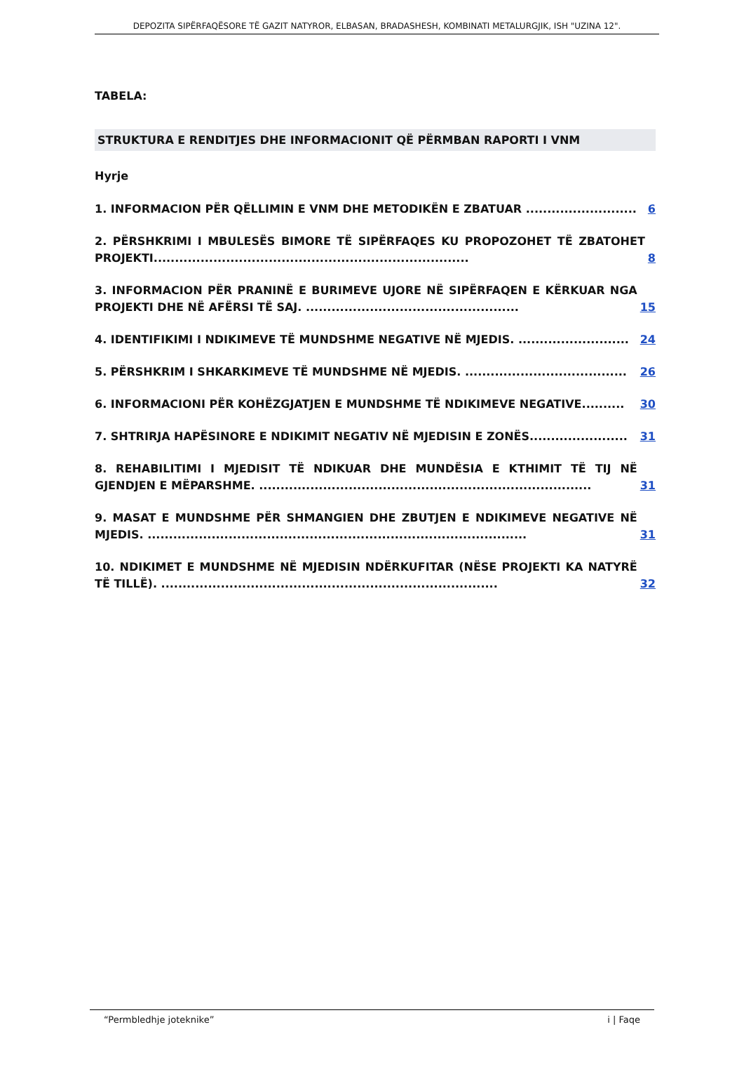DEPOZITA SIPËRFAQËSORE TË GAZIT NATYROR, ELBASAN, BRADASHESH, KOMBINATI METALURGJIK, ISH "UZINA 12".
TABELA:
STRUKTURA E RENDITJES DHE INFORMACIONIT QË PËRMBAN RAPORTI I VNM
Hyrje
1. INFORMACION PËR QËLLIMIN E VNM DHE METODIKËN E ZBATUAR .......................... 6
2. PËRSHKRIMI I MBULESËS BIMORE TË SIPËRFAQES KU PROPOZOHET TË ZBATOHET PROJEKTI.......................................................................... 8
3. INFORMACION PËR PRANINË E BURIMEVE UJORE NË SIPËRFAQEN E KËRKUAR NGA PROJEKTI DHE NË AFËRSI TË SAJ. .................................................. 15
4. IDENTIFIKIMI I NDIKIMEVE TË MUNDSHME NEGATIVE NË MJEDIS. .......................... 24
5. PËRSHKRIM I SHKARKIMEVE TË MUNDSHME NË MJEDIS. ...................................... 26
6. INFORMACIONI PËR KOHËZGJATJEN E MUNDSHME TË NDIKIMEVE NEGATIVE.......... 30
7. SHTRIRJA HAPËSINORE E NDIKIMIT NEGATIV NË MJEDISIN E ZONËS....................... 31
8. REHABILITIMI I MJEDISIT TË NDIKUAR DHE MUNDËSIA E KTHIMIT TË TIJ NË GJENDJEN E MËPARSHME. .............................................................................. 31
9. MASAT E MUNDSHME PËR SHMANGIEN DHE ZBUTJEN E NDIKIMEVE NEGATIVE NË MJEDIS. ......................................................................................... 31
10. NDIKIMET E MUNDSHME NË MJEDISIN NDËRKUFITAR (NËSE PROJEKTI KA NATYRË TË TILLË). ............................................................................... 32
“Permbledhje joteknike” i | Faqe